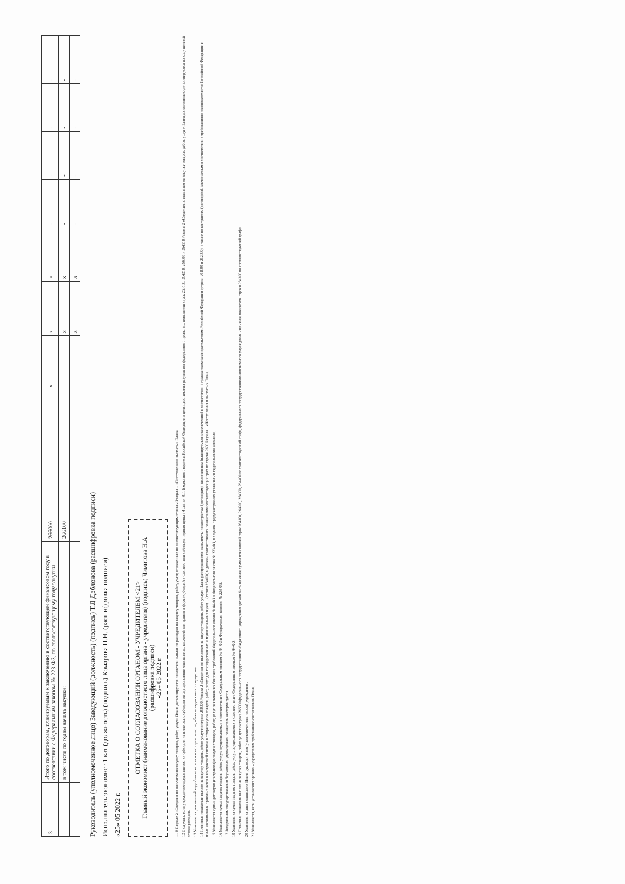| 3 | Итого по договорам, планируемым к заключению в соответствующем финансовом году в соответствии с Федеральным законом № 223-ФЗ, по соответствующему году закупки | 266000 | x | x | x | - | - | - | - |
| | в том числе по годам начала закупки: | 266100 | | x | x | - | - | - | - |
| | | | | x | x | - | - | - | - |
Руководитель (уполномоченное лицо) Заведующий (должность) (подпись) Т.Д Доблонова (расшифровка подписи)
Исполнитель экономист 1 кат (должность) (подпись) Комарова П.Н. (расшифровка подписи)
«25» 05 2022 г.
ОТМЕТКА О СОГЛАСОВАНИИ ОРГАНОМ - УЧРЕДИТЕЛЕМ <21>
Главный экономист (наименование должностного лица органа - учредителя) (подпись) Чимитова Н.А (расшифровка подписи)
«25» 05 2022 г.
11 В Разделе 2 «Сведения по выплатам на закупку товаров, работ, услуг» Плана детализируются показатели выплат по расходам на закупку товаров, работ, услуг, отраженные по соответствующим строкам Раздела 1 «Поступления и выплаты» Плана.
12 В случаях, если учреждению предоставляются субсидии на иные цели, субсидия на осуществление капитальных вложений или гранты в форме субсидий в соответствии с абзацем первым пункта 4 статьи 78.1 Бюджетного кодекса Российской Федерации в целях достижения результатов федерального проекта ... показатели строк 263100, 264210, 264300 и 264510 Раздела 2 «Сведения по выплатам на закупку товаров, работ, услуг» Плана дополнительно детализируются по коду целевой статьи расходов.
13 Указывается уникальный код объекта капитального строительства, объекта недвижимого имущества.
14 Плановые показатели выплат на закупку товаров, работ, услуг по строке 260000 Раздела 2 «Сведения по выплатам на закупку товаров, работ, услуг» Плана распределяются на выплаты по контрактам (договорам), заключенным (планируемым к заключению) в соответствии с гражданским законодательством Российской Федерации (строки 261000 и 262000), а также по контрактам (договорам), заключаемым в соответствии с требованиями законодательства Российской Федерации и иных нормативных правовых актов о контрактной системе в сфере закупок товаров, работ, услуг для государственных и муниципальных нужд ... (строка 264000) и должны соответствовать показателям соответствующих граф по строке 2600 Раздела 1 «Поступления и выплаты» Плана.
15 Указывается сумма договоров (контрактов) о закупках товаров, работ, услуг, заключенных без учета требований Федерального закона № 44-ФЗ и Федерального закона № 223-ФЗ, в случаях предусмотренных указанными федеральными законами.
16 Указывается сумма закупок товаров, работ, услуг, осуществляемых в соответствии с Федеральным законом № 44-ФЗ и Федеральным законом № 223-ФЗ.
17 Федеральным государственным бюджетным учреждением показатель не формируется.
18 Указывается сумма закупок товаров, работ, услуг, осуществляемых в соответствии с Федеральным законом № 44-ФЗ.
19 Плановые показатели выплат на закупку товаров, работ, услуг по строке 265000 федерального государственного бюджетного учреждения должен быть не менее суммы показателей строк 264100, 264200, 264300, 264400 по соответствующей графе, федерального государственного автономного учреждения - не менее показателя строки 264300 по соответствующей графе.
20 Указывается дата подписания Плана руководителем (уполномоченным лицом) учреждения.
21 Указывается, если установлено органом - учредителем требование о согласовании Плана.